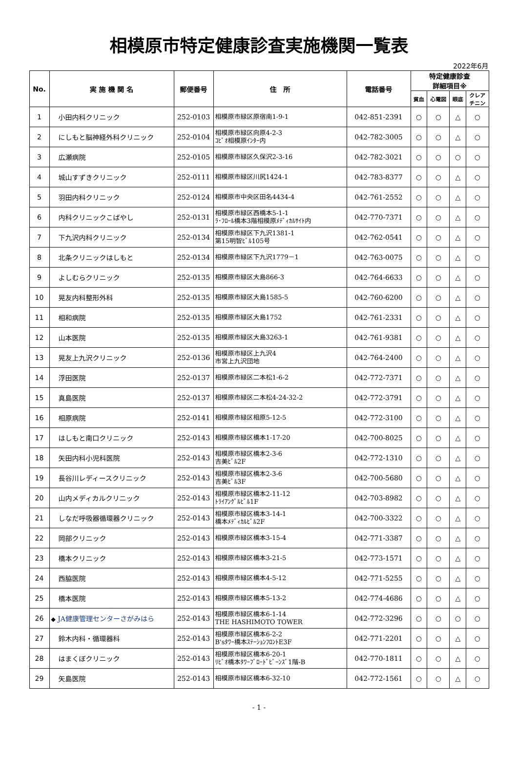相模原市特定健康診査実施機関一覧表
2022年6月
| No. | 実 施 機 関 名 | 郵便番号 | 住 所 | 電話番号 | 特定健康診査 詳細項目※ | | | |
| --- | --- | --- | --- | --- | --- | --- | --- | --- |
| | | | | | 貧血 | 心電図 | 眼底 | クレア チニン |
| 1 | 小田内科クリニック | 252-0103 | 相模原市緑区原宿南1-9-1 | 042-851-2391 | ○ | ○ | △ | ○ |
| 2 | にしもと脳神経外科クリニック | 252-0104 | 相模原市緑区向原4-2-3 ｺﾋﾟｵ相模原ｲﾝﾀｰ内 | 042-782-3005 | ○ | ○ | △ | ○ |
| 3 | 広瀬病院 | 252-0105 | 相模原市緑区久保沢2-3-16 | 042-782-3021 | ○ | ○ | ○ | ○ |
| 4 | 城山すずきクリニック | 252-0111 | 相模原市緑区川尻1424-1 | 042-783-8377 | ○ | ○ | △ | ○ |
| 5 | 羽田内科クリニック | 252-0124 | 相模原市中央区田名4434-4 | 042-761-2552 | ○ | ○ | △ | ○ |
| 6 | 内科クリニックこばやし | 252-0131 | 相模原市緑区西橋本5-1-1 ﾗ･ﾌﾛｰﾙ橋本3階相模原ﾒﾃﾞｨｶﾙｻｲﾄ内 | 042-770-7371 | ○ | ○ | △ | ○ |
| 7 | 下九沢内科クリニック | 252-0134 | 相模原市緑区下九沢1381-1 第15明智ﾋﾞﾙ105号 | 042-762-0541 | ○ | ○ | △ | ○ |
| 8 | 北条クリニックはしもと | 252-0134 | 相模原市緑区下九沢1779－1 | 042-763-0075 | ○ | ○ | △ | ○ |
| 9 | よしむらクリニック | 252-0135 | 相模原市緑区大島866-3 | 042-764-6633 | ○ | ○ | △ | ○ |
| 10 | 晃友内科整形外科 | 252-0135 | 相模原市緑区大島1585-5 | 042-760-6200 | ○ | ○ | △ | ○ |
| 11 | 相和病院 | 252-0135 | 相模原市緑区大島1752 | 042-761-2331 | ○ | ○ | △ | ○ |
| 12 | 山本医院 | 252-0135 | 相模原市緑区大島3263-1 | 042-761-9381 | ○ | ○ | △ | ○ |
| 13 | 晃友上九沢クリニック | 252-0136 | 相模原市緑区上九沢4 市営上九沢団地 | 042-764-2400 | ○ | ○ | △ | ○ |
| 14 | 浮田医院 | 252-0137 | 相模原市緑区二本松1-6-2 | 042-772-7371 | ○ | ○ | △ | ○ |
| 15 | 真島医院 | 252-0137 | 相模原市緑区二本松4-24-32-2 | 042-772-3791 | ○ | ○ | △ | ○ |
| 16 | 相原病院 | 252-0141 | 相模原市緑区相原5-12-5 | 042-772-3100 | ○ | ○ | △ | ○ |
| 17 | はしもと南口クリニック | 252-0143 | 相模原市緑区橋本1-17-20 | 042-700-8025 | ○ | ○ | △ | ○ |
| 18 | 矢田内科小児科医院 | 252-0143 | 相模原市緑区橋本2-3-6 吉美ﾋﾞﾙ2F | 042-772-1310 | ○ | ○ | △ | ○ |
| 19 | 長谷川レディースクリニック | 252-0143 | 相模原市緑区橋本2-3-6 吉美ﾋﾞﾙ3F | 042-700-5680 | ○ | ○ | △ | ○ |
| 20 | 山内メディカルクリニック | 252-0143 | 相模原市緑区橋本2-11-12 ﾄﾗｲｱﾝｸﾞﾙﾋﾞﾙ1F | 042-703-8982 | ○ | ○ | △ | ○ |
| 21 | しなだ呼吸器循環器クリニック | 252-0143 | 相模原市緑区橋本3-14-1 橋本ﾒﾃﾞｨｶﾙﾋﾞﾙ2F | 042-700-3322 | ○ | ○ | △ | ○ |
| 22 | 岡部クリニック | 252-0143 | 相模原市緑区橋本3-15-4 | 042-771-3387 | ○ | ○ | △ | ○ |
| 23 | 橋本クリニック | 252-0143 | 相模原市緑区橋本3-21-5 | 042-773-1571 | ○ | ○ | △ | ○ |
| 24 | 西脇医院 | 252-0143 | 相模原市緑区橋本4-5-12 | 042-771-5255 | ○ | ○ | △ | ○ |
| 25 | 橋本医院 | 252-0143 | 相模原市緑区橋本5-13-2 | 042-774-4686 | ○ | ○ | △ | ○ |
| 26 | ◆ JA健康管理センターさがみはら | 252-0143 | 相模原市緑区橋本6-1-14 THE HASHIMOTO TOWER | 042-772-3296 | ○ | ○ | ○ | ○ |
| 27 | 鈴木内科・循環器科 | 252-0143 | 相模原市緑区橋本6-2-2 B'sﾀﾜｰ橋本ｽﾃｰｼｮﾝﾌﾛﾝﾄE3F | 042-771-2201 | ○ | ○ | △ | ○ |
| 28 | はまくぼクリニック | 252-0143 | 相模原市緑区橋本6-20-1 ﾘﾋﾞｵ橋本ﾀﾜｰﾌﾞﾛｰﾄﾞﾋﾞｰﾝｽﾞ1階-B | 042-770-1811 | ○ | ○ | △ | ○ |
| 29 | 矢島医院 | 252-0143 | 相模原市緑区橋本6-32-10 | 042-772-1561 | ○ | ○ | △ | ○ |
- 1 -